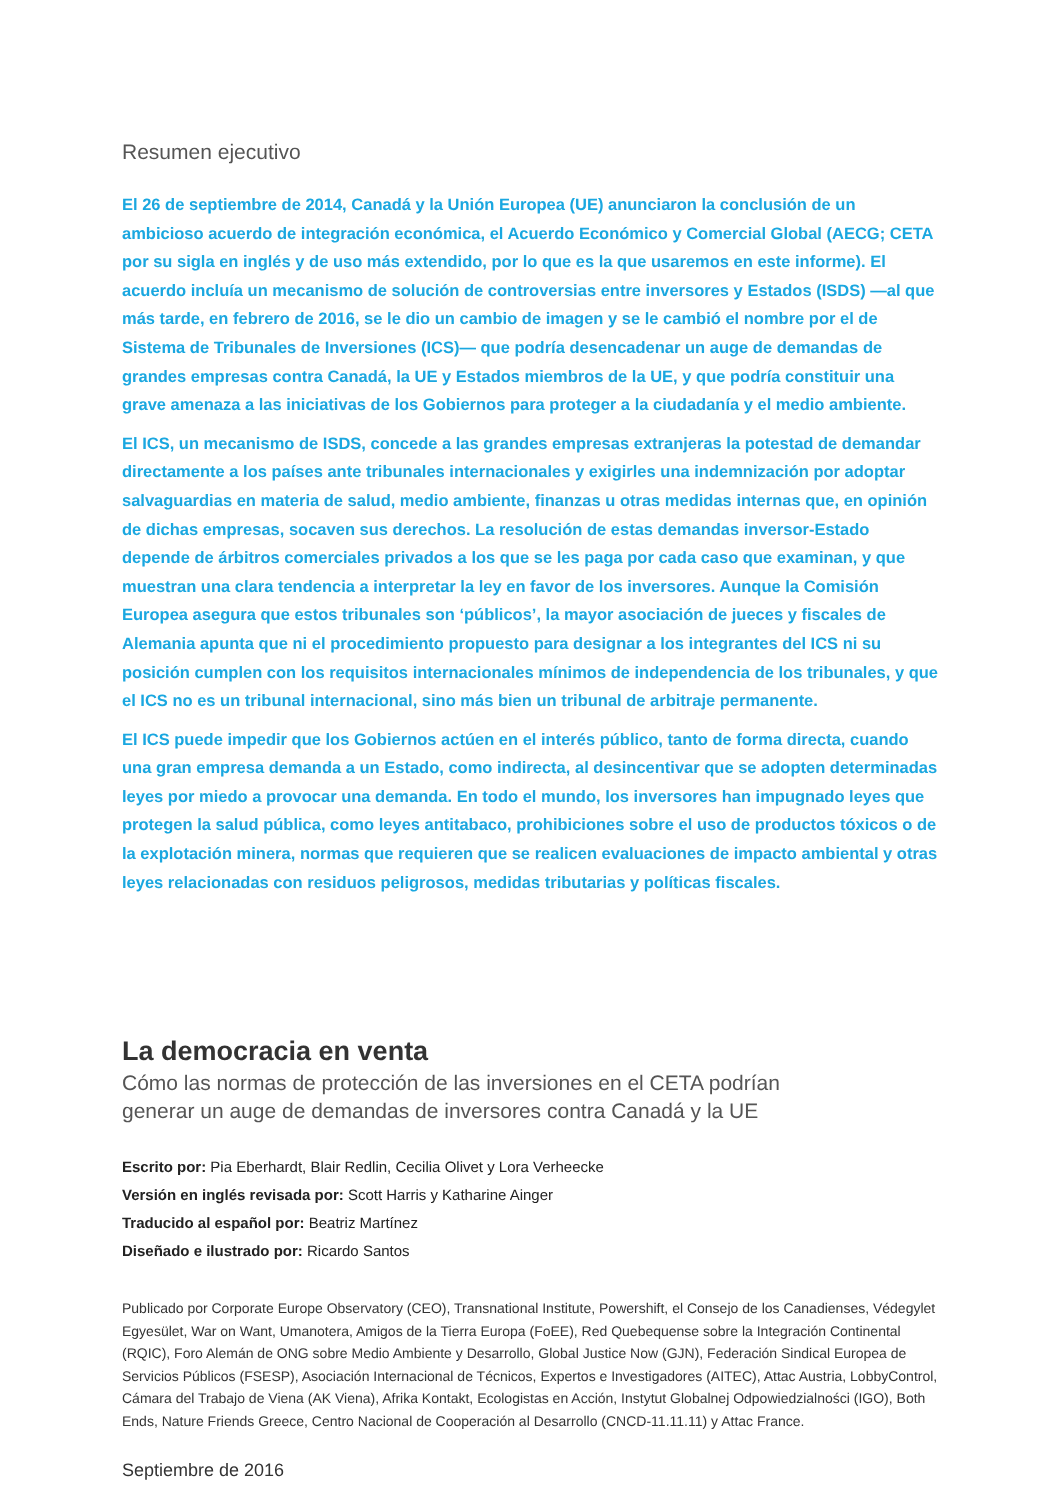Resumen ejecutivo
El 26 de septiembre de 2014, Canadá y la Unión Europea (UE) anunciaron la conclusión de un ambicioso acuerdo de integración económica, el Acuerdo Económico y Comercial Global (AECG; CETA por su sigla en inglés y de uso más extendido, por lo que es la que usaremos en este informe). El acuerdo incluía un mecanismo de solución de controversias entre inversores y Estados (ISDS) —al que más tarde, en febrero de 2016, se le dio un cambio de imagen y se le cambió el nombre por el de Sistema de Tribunales de Inversiones (ICS)— que podría desencadenar un auge de demandas de grandes empresas contra Canadá, la UE y Estados miembros de la UE, y que podría constituir una grave amenaza a las iniciativas de los Gobiernos para proteger a la ciudadanía y el medio ambiente.
El ICS, un mecanismo de ISDS, concede a las grandes empresas extranjeras la potestad de demandar directamente a los países ante tribunales internacionales y exigirles una indemnización por adoptar salvaguardias en materia de salud, medio ambiente, finanzas u otras medidas internas que, en opinión de dichas empresas, socaven sus derechos. La resolución de estas demandas inversor-Estado depende de árbitros comerciales privados a los que se les paga por cada caso que examinan, y que muestran una clara tendencia a interpretar la ley en favor de los inversores. Aunque la Comisión Europea asegura que estos tribunales son ‘públicos’, la mayor asociación de jueces y fiscales de Alemania apunta que ni el procedimiento propuesto para designar a los integrantes del ICS ni su posición cumplen con los requisitos internacionales mínimos de independencia de los tribunales, y que el ICS no es un tribunal internacional, sino más bien un tribunal de arbitraje permanente.
El ICS puede impedir que los Gobiernos actúen en el interés público, tanto de forma directa, cuando una gran empresa demanda a un Estado, como indirecta, al desincentivar que se adopten determinadas leyes por miedo a provocar una demanda. En todo el mundo, los inversores han impugnado leyes que protegen la salud pública, como leyes antitabaco, prohibiciones sobre el uso de productos tóxicos o de la explotación minera, normas que requieren que se realicen evaluaciones de impacto ambiental y otras leyes relacionadas con residuos peligrosos, medidas tributarias y políticas fiscales.
La democracia en venta
Cómo las normas de protección de las inversiones en el CETA podrían
generar un auge de demandas de inversores contra Canadá y la UE
Escrito por: Pia Eberhardt, Blair Redlin, Cecilia Olivet y Lora Verheecke
Versión en inglés revisada por: Scott Harris y Katharine Ainger
Traducido al español por: Beatriz Martínez
Diseñado e ilustrado por: Ricardo Santos
Publicado por Corporate Europe Observatory (CEO), Transnational Institute, Powershift, el Consejo de los Canadienses, Védegylet Egyesület, War on Want, Umanotera, Amigos de la Tierra Europa (FoEE), Red Quebequense sobre la Integración Continental (RQIC), Foro Alemán de ONG sobre Medio Ambiente y Desarrollo, Global Justice Now (GJN), Federación Sindical Europea de Servicios Públicos (FSESP), Asociación Internacional de Técnicos, Expertos e Investigadores (AITEC), Attac Austria, LobbyControl, Cámara del Trabajo de Viena (AK Viena), Afrika Kontakt, Ecologistas en Acción, Instytut Globalnej Odpowiedzialności (IGO), Both Ends, Nature Friends Greece, Centro Nacional de Cooperación al Desarrollo (CNCD-11.11.11) y Attac France.
Septiembre de 2016